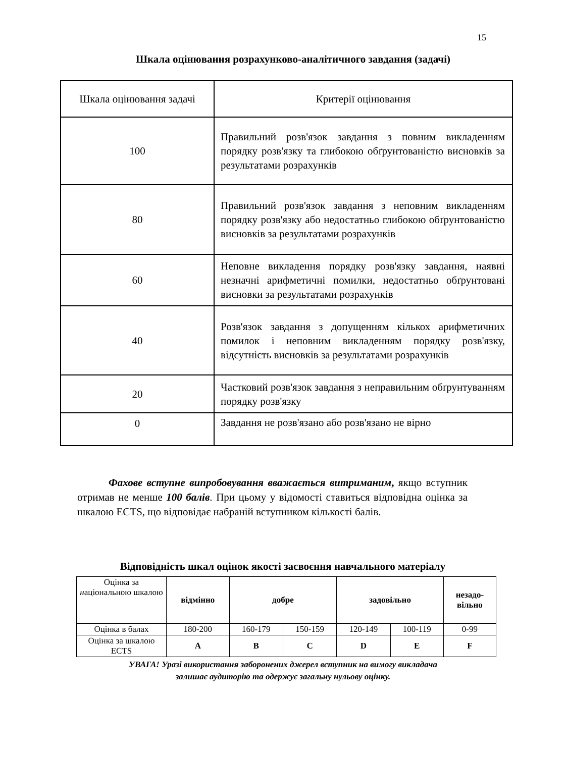15
Шкала оцінювання розрахунково-аналітичного завдання (задачі)
| Шкала оцінювання задачі | Критерії оцінювання |
| 100 | Правильний розв'язок завдання з повним викладенням порядку розв'язку та глибокою обґрунтованістю висновків за результатами розрахунків |
| 80 | Правильний розв'язок завдання з неповним викладенням порядку розв'язку або недостатньо глибокою обґрунтованістю висновків за результатами розрахунків |
| 60 | Неповне викладення порядку розв'язку завдання, наявні незначні арифметичні помилки, недостатньо обґрунтовані висновки за результатами розрахунків |
| 40 | Розв'язок завдання з допущенням кількох арифметичних помилок і неповним викладенням порядку розв'язку, відсутність висновків за результатами розрахунків |
| 20 | Частковий розв'язок завдання з неправильним обґрунтуванням порядку розв'язку |
| 0 | Завдання не розв'язано або розв'язано не вірно |
Фахове вступне випробовування вважається витриманим, якщо вступник отримав не менше 100 балів. При цьому у відомості ставиться відповідна оцінка за шкалою ECTS, що відповідає набраній вступником кількості балів.
Відповідність шкал оцінок якості засвоєння навчального матеріалу
| Оцінка за н аціональною шкалою | відмінно | добре | | задовільно | | незадо- вільно |
| Оцінка в балах | 180-200 | 160-179 | 150-159 | 120-149 | 100-119 | 0-99 |
| Оцінка за шкалою ECTS | A | B | C | D | E | F |
УВАГА! Уразі використання заборонених джерел вступник на вимогу викладача
залишає аудиторію та одержує загальну нульову оцінку.